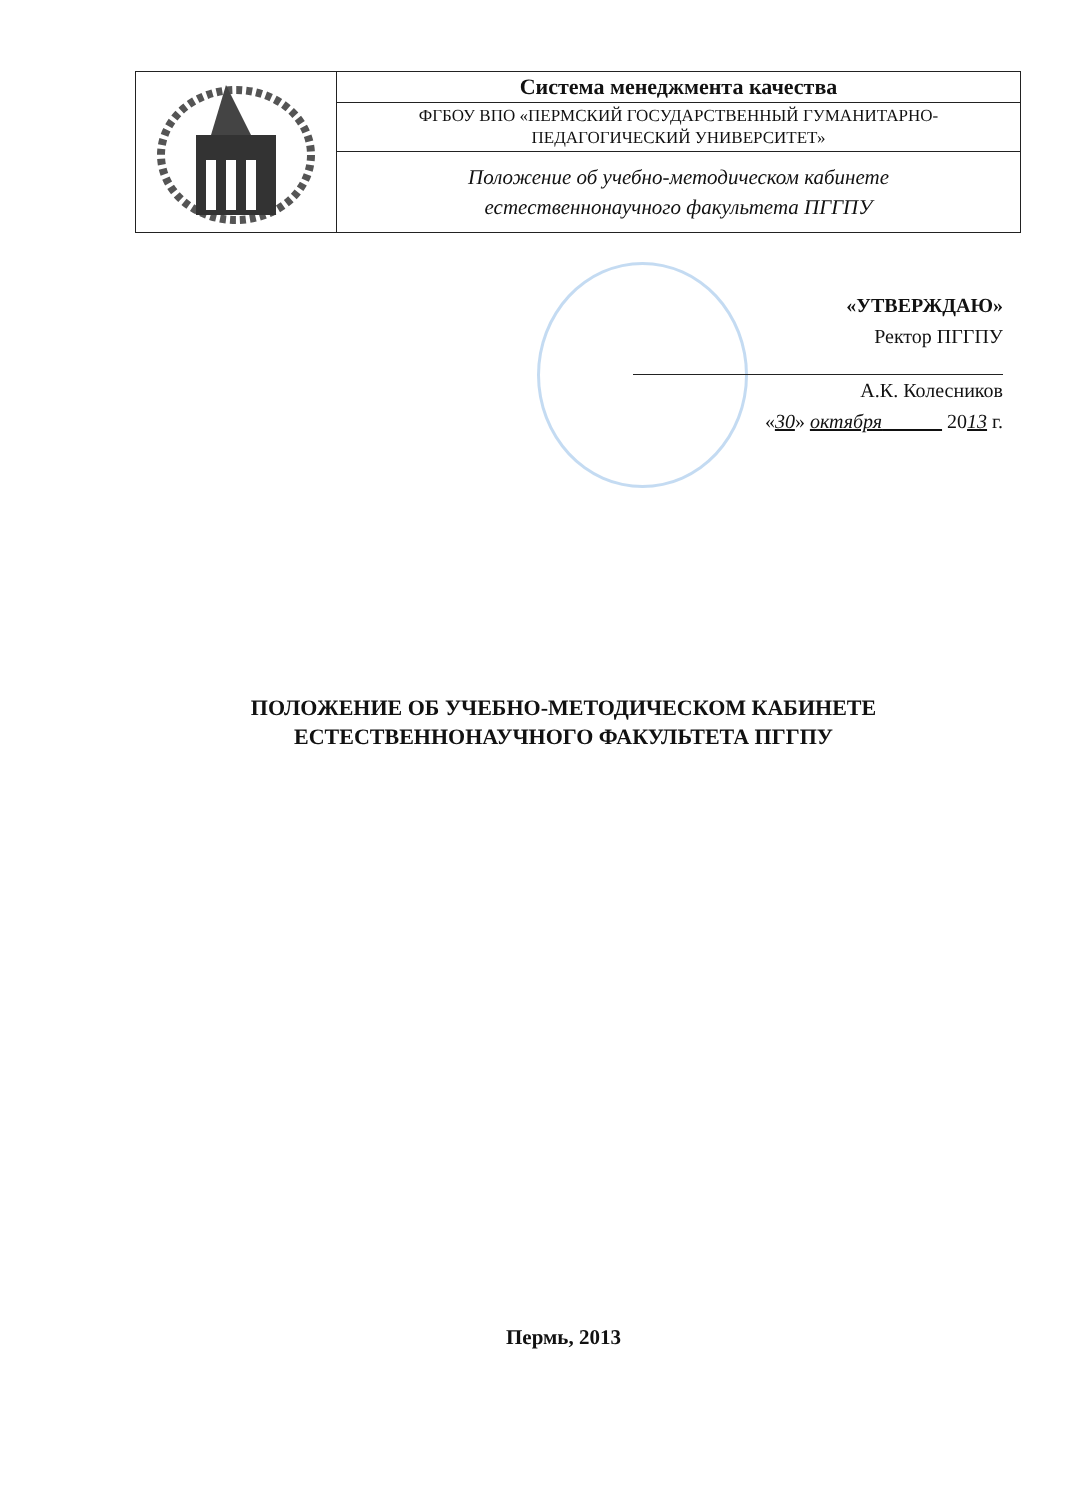| | Система менеджмента качества |
| | ФГБОУ ВПО «ПЕРМСКИЙ ГОСУДАРСТВЕННЫЙ ГУМАНИТАРНО- ПЕДАГОГИЧЕСКИЙ УНИВЕРСИТЕТ» |
| | Положение об учебно-методическом кабинете естественнонаучного факультета ПГГПУ |
«УТВЕРЖДАЮ»
Ректор ПГГПУ
А.К. Колесников
«30» октября 2013 г.
ПОЛОЖЕНИЕ ОБ УЧЕБНО-МЕТОДИЧЕСКОМ КАБИНЕТЕ
ЕСТЕСТВЕННОНАУЧНОГО ФАКУЛЬТЕТА ПГГПУ
Пермь, 2013